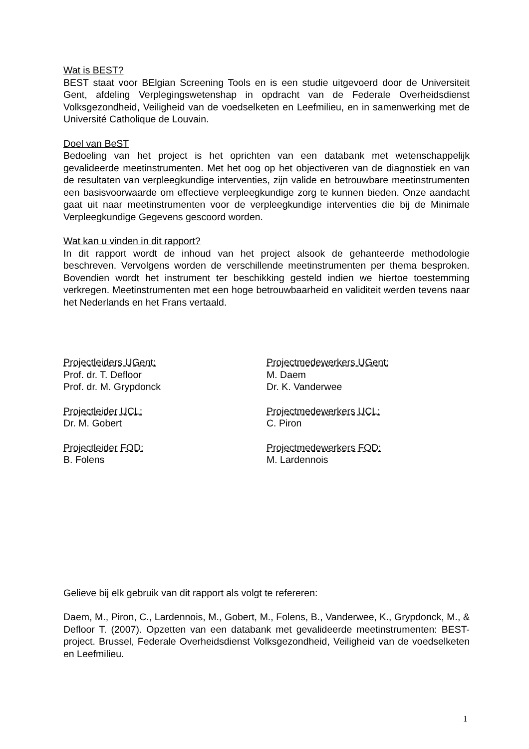Wat is BEST?
BEST staat voor BElgian Screening Tools en is een studie uitgevoerd door de Universiteit Gent, afdeling Verplegingswetenshap in opdracht van de Federale Overheidsdienst Volksgezondheid, Veiligheid van de voedselketen en Leefmilieu, en in samenwerking met de Université Catholique de Louvain.
Doel van BeST
Bedoeling van het project is het oprichten van een databank met wetenschappelijk gevalideerde meetinstrumenten. Met het oog op het objectiveren van de diagnostiek en van de resultaten van verpleegkundige interventies, zijn valide en betrouwbare meetinstrumenten een basisvoorwaarde om effectieve verpleegkundige zorg te kunnen bieden. Onze aandacht gaat uit naar meetinstrumenten voor de verpleegkundige interventies die bij de Minimale Verpleegkundige Gegevens gescoord worden.
Wat kan u vinden in dit rapport?
In dit rapport wordt de inhoud van het project alsook de gehanteerde methodologie beschreven. Vervolgens worden de verschillende meetinstrumenten per thema besproken. Bovendien wordt het instrument ter beschikking gesteld indien we hiertoe toestemming verkregen. Meetinstrumenten met een hoge betrouwbaarheid en validiteit werden tevens naar het Nederlands en het Frans vertaald.
Projectleiders UGent:
Prof. dr. T. Defloor
Prof. dr. M. Grypdonck
Projectmedewerkers UGent:
M. Daem
Dr. K. Vanderwee
Projectleider UCL:
Dr. M. Gobert
Projectmedewerkers UCL:
C. Piron
Projectleider FOD:
B. Folens
Projectmedewerkers FOD:
M. Lardennois
Gelieve bij elk gebruik van dit rapport als volgt te refereren:
Daem, M., Piron, C., Lardennois, M., Gobert, M., Folens, B., Vanderwee, K., Grypdonck, M., & Defloor T. (2007). Opzetten van een databank met gevalideerde meetinstrumenten: BEST-project. Brussel, Federale Overheidsdienst Volksgezondheid, Veiligheid van de voedselketen en Leefmilieu.
1